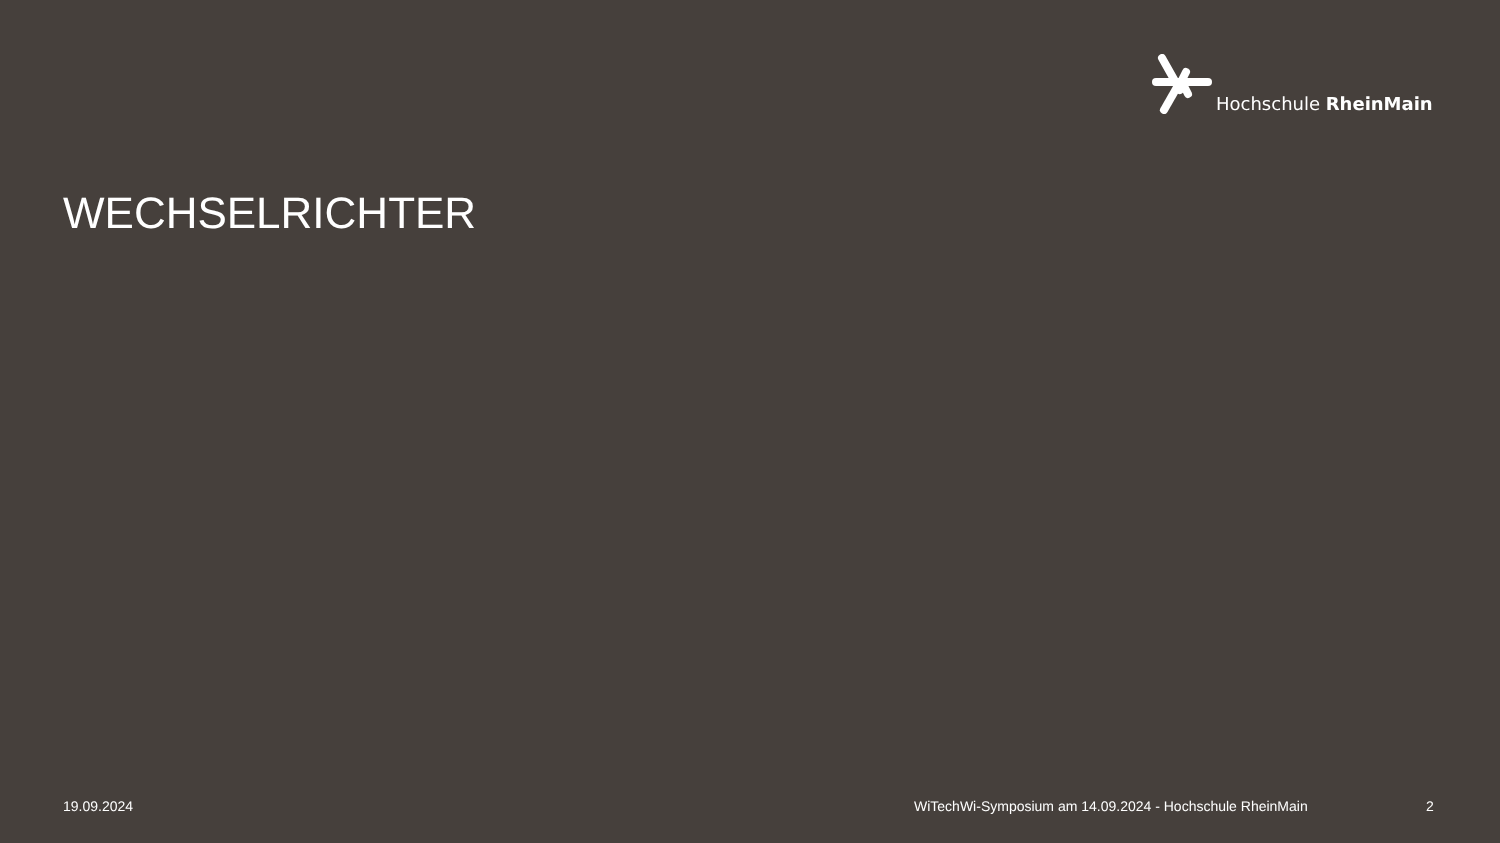Hochschule RheinMain
WECHSELRICHTER
19.09.2024
WiTechWi-Symposium am 14.09.2024 - Hochschule RheinMain
2